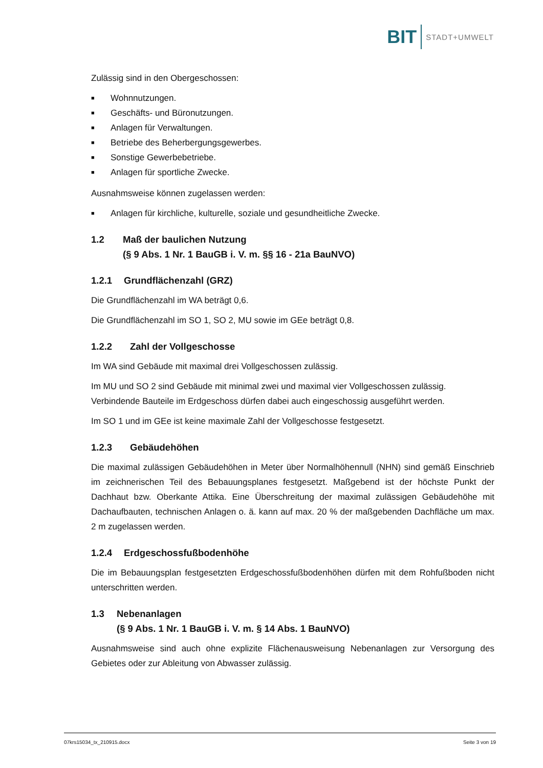BIT STADT+UMWELT
Zulässig sind in den Obergeschossen:
■ Wohnnutzungen.
■ Geschäfts- und Büronutzungen.
■ Anlagen für Verwaltungen.
■ Betriebe des Beherbergungsgewerbes.
■ Sonstige Gewerbebetriebe.
■ Anlagen für sportliche Zwecke.
Ausnahmsweise können zugelassen werden:
■ Anlagen für kirchliche, kulturelle, soziale und gesundheitliche Zwecke.
1.2 Maß der baulichen Nutzung
(§ 9 Abs. 1 Nr. 1 BauGB i. V. m. §§ 16 - 21a BauNVO)
1.2.1 Grundflächenzahl (GRZ)
Die Grundflächenzahl im WA beträgt 0,6.
Die Grundflächenzahl im SO 1, SO 2, MU sowie im GEe beträgt 0,8.
1.2.2 Zahl der Vollgeschosse
Im WA sind Gebäude mit maximal drei Vollgeschossen zulässig.
Im MU und SO 2 sind Gebäude mit minimal zwei und maximal vier Vollgeschossen zulässig. Verbindende Bauteile im Erdgeschoss dürfen dabei auch eingeschossig ausgeführt werden.
Im SO 1 und im GEe ist keine maximale Zahl der Vollgeschosse festgesetzt.
1.2.3 Gebäudehöhen
Die maximal zulässigen Gebäudehöhen in Meter über Normalhöhennull (NHN) sind gemäß Einschrieb im zeichnerischen Teil des Bebauungsplanes festgesetzt. Maßgebend ist der höchste Punkt der Dachhaut bzw. Oberkante Attika. Eine Überschreitung der maximal zulässigen Gebäudehöhe mit Dachaufbauten, technischen Anlagen o. ä. kann auf max. 20 % der maßgebenden Dachfläche um max. 2 m zugelassen werden.
1.2.4 Erdgeschossfußbodenhöhe
Die im Bebauungsplan festgesetzten Erdgeschossfußbodenhöhen dürfen mit dem Rohfußboden nicht unterschritten werden.
1.3 Nebenanlagen
(§ 9 Abs. 1 Nr. 1 BauGB i. V. m. § 14 Abs. 1 BauNVO)
Ausnahmsweise sind auch ohne explizite Flächenausweisung Nebenanlagen zur Versorgung des Gebietes oder zur Ableitung von Abwasser zulässig.
07krs15034_tx_210915.docx Seite 3 von 19